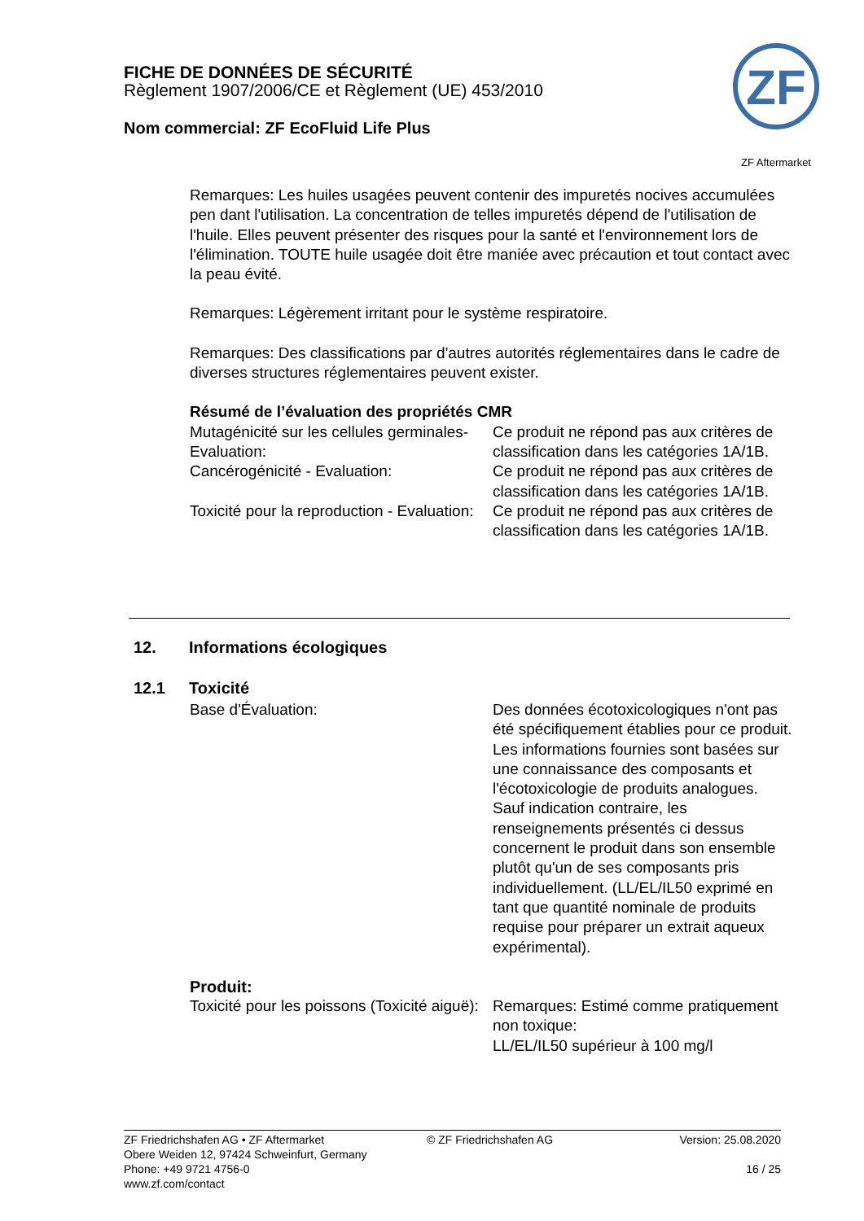FICHE DE DONNÉES DE SÉCURITÉ
Règlement 1907/2006/CE et Règlement (UE) 453/2010
Nom commercial: ZF EcoFluid Life Plus
ZF
ZF Aftermarket
Remarques: Les huiles usagées peuvent contenir des impuretés nocives accumulées pen dant l'utilisation. La concentration de telles impuretés dépend de l'utilisation de l'huile. Elles peuvent présenter des risques pour la santé et l'environnement lors de l'élimination. TOUTE huile usagée doit être maniée avec précaution et tout contact avec la peau évité.
Remarques: Légèrement irritant pour le système respiratoire.
Remarques: Des classifications par d'autres autorités réglementaires dans le cadre de diverses structures réglementaires peuvent exister.
Résumé de l’évaluation des propriétés CMR
Mutagénicité sur les cellules germinales- Evaluation:
Ce produit ne répond pas aux critères de classification dans les catégories 1A/1B.
Cancérogénicité - Evaluation: Ce produit ne répond pas aux critères de classification dans les catégories 1A/1B.
Toxicité pour la reproduction - Evaluation:
Ce produit ne répond pas aux critères de classification dans les catégories 1A/1B.
12. Informations écologiques
12.1 Toxicité
Base d'Évaluation: Des données écotoxicologiques n'ont pas été spécifiquement établies pour ce produit. Les informations fournies sont basées sur une connaissance des composants et l'écotoxicologie de produits analogues. Sauf indication contraire, les renseignements présentés ci dessus concernent le produit dans son ensemble plutôt qu'un de ses composants pris individuellement. (LL/EL/IL50 exprimé en tant que quantité nominale de produits requise pour préparer un extrait aqueux expérimental).
Produit:
Toxicité pour les poissons (Toxicité aiguë):
Remarques: Estimé comme pratiquement non toxique:
LL/EL/IL50 supérieur à 100 mg/l
ZF Friedrichshafen AG • ZF Aftermarket
Obere Weiden 12, 97424 Schweinfurt, Germany
Phone: +49 9721 4756-0
www.zf.com/contact
© ZF Friedrichshafen AG Version: 25.08.2020
16 / 25